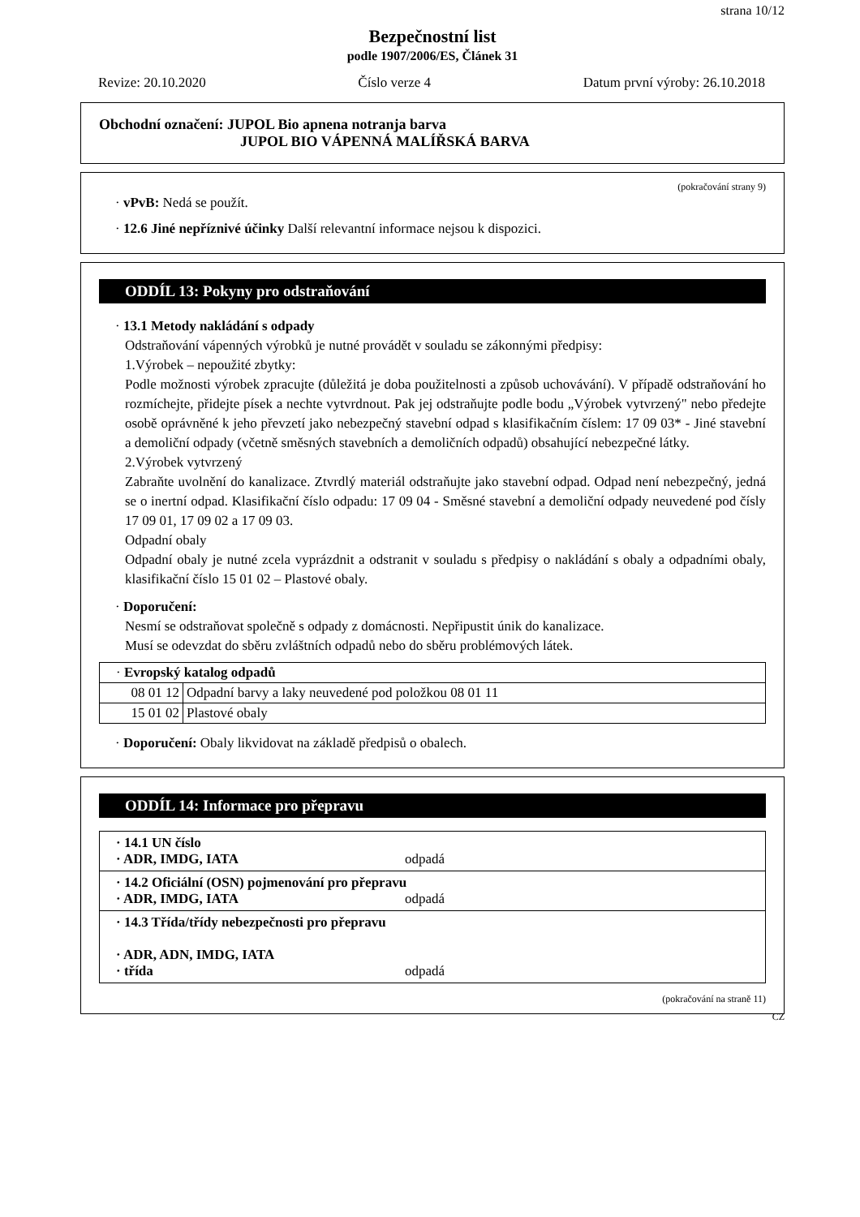strana 10/12
Bezpečnostní list
podle 1907/2006/ES, Článek 31
Revize: 20.10.2020 Číslo verze 4 Datum první výroby: 26.10.2018
Obchodní označení: JUPOL Bio apnena notranja barva
JUPOL BIO VÁPENNÁ MALÍŘSKÁ BARVA
(pokračování strany 9)
· vPvB: Nedá se použít.
· 12.6 Jiné nepříznivé účinky Další relevantní informace nejsou k dispozici.
ODDÍL 13: Pokyny pro odstraňování
· 13.1 Metody nakládání s odpady
Odstraňování vápenných výrobků je nutné provádět v souladu se zákonnými předpisy:
1.Výrobek – nepoužité zbytky:
Podle možnosti výrobek zpracujte (důležitá je doba použitelnosti a způsob uchovávání). V případě odstraňování ho rozmíchejte, přidejte písek a nechte vytvrdnout. Pak jej odstraňujte podle bodu „Výrobek vytvrzený" nebo předejte osobě oprávněné k jeho převzetí jako nebezpečný stavební odpad s klasifikačním číslem: 17 09 03* - Jiné stavební a demoliční odpady (včetně směsných stavebních a demoličních odpadů) obsahující nebezpečné látky.
2.Výrobek vytvrzený
Zabraňte uvolnění do kanalizace. Ztvrdlý materiál odstraňujte jako stavební odpad. Odpad není nebezpečný, jedná se o inertní odpad. Klasifikační číslo odpadu: 17 09 04 - Směsné stavební a demoliční odpady neuvedené pod čísly 17 09 01, 17 09 02 a 17 09 03.
Odpadní obaly
Odpadní obaly je nutné zcela vyprázdnit a odstranit v souladu s předpisy o nakládání s obaly a odpadními obaly, klasifikační číslo 15 01 02 – Plastové obaly.
· Doporučení:
Nesmí se odstraňovat společně s odpady z domácnosti. Nepřipustit únik do kanalizace.
Musí se odevzdat do sběru zvláštních odpadů nebo do sběru problémových látek.
| · Evropský katalog odpadů | |
| 08 01 12 | Odpadní barvy a laky neuvedené pod položkou 08 01 11 |
| 15 01 02 | Plastové obaly |
· Doporučení: Obaly likvidovat na základě předpisů o obalech.
ODDÍL 14: Informace pro přepravu
| · 14.1 UN číslo · ADR, IMDG, IATA odpadá |
| · 14.2 Oficiální (OSN) pojmenování pro přepravu · ADR, IMDG, IATA odpadá |
| · 14.3 Třída/třídy nebezpečnosti pro přepravu · ADR, ADN, IMDG, IATA · třída odpadá |
(pokračování na straně 11)
CZ